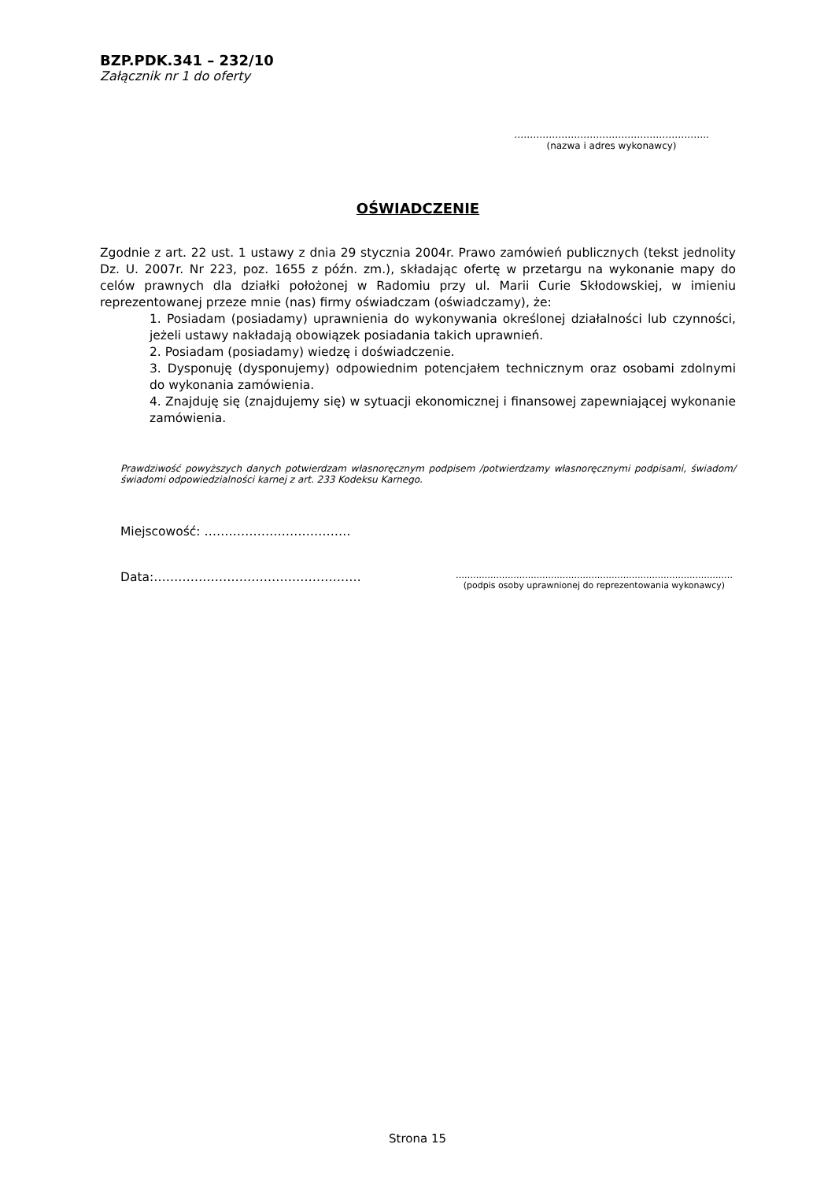BZP.PDK.341 – 232/10
Załącznik nr 1 do oferty
……………………………………………………..
(nazwa i adres wykonawcy)
OŚWIADCZENIE
Zgodnie z art. 22 ust. 1 ustawy z dnia 29 stycznia 2004r. Prawo zamówień publicznych (tekst jednolity Dz. U. 2007r. Nr 223, poz. 1655 z późn. zm.), składając ofertę w przetargu na wykonanie mapy do celów prawnych dla działki położonej w Radomiu przy ul. Marii Curie Skłodowskiej, w imieniu reprezentowanej przeze mnie (nas) firmy oświadczam (oświadczamy), że:
1. Posiadam (posiadamy) uprawnienia do wykonywania określonej działalności lub czynności, jeżeli ustawy nakładają obowiązek posiadania takich uprawnień.
2. Posiadam (posiadamy) wiedzę i doświadczenie.
3. Dysponuję (dysponujemy) odpowiednim potencjałem technicznym oraz osobami zdolnymi do wykonania zamówienia.
4. Znajduję się (znajdujemy się) w sytuacji ekonomicznej i finansowej zapewniającej wykonanie zamówienia.
Prawdziwość powyższych danych potwierdzam własnoręcznym podpisem /potwierdzamy własnoręcznymi podpisami, świadom/świadomi odpowiedzialności karnej z art. 233 Kodeksu Karnego.
Miejscowość: ………………………………
Data:……………………………………………
……………………………………………………………………………………
(podpis osoby uprawnionej do reprezentowania wykonawcy)
Strona 15